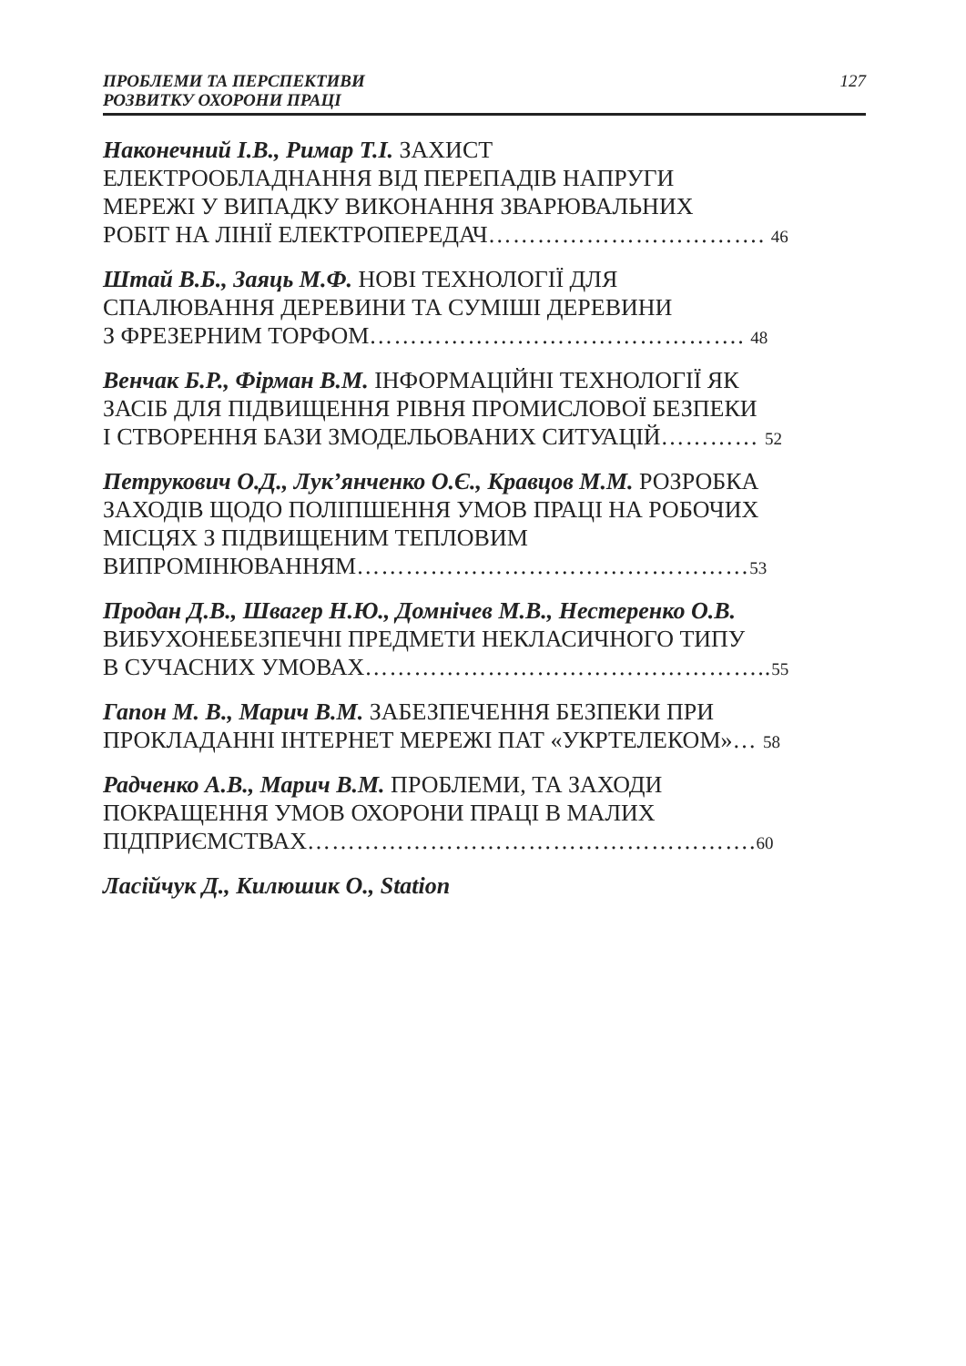ПРОБЛЕМИ ТА ПЕРСПЕКТИВИ
РОЗВИТКУ ОХОРОНИ ПРАЦІ
127
Наконечний І.В., Римар Т.І. ЗАХИСТ
ЕЛЕКТРООБЛАДНАННЯ ВІД ПЕРЕПАДІВ НАПРУГИ
МЕРЕЖІ У ВИПАДКУ ВИКОНАННЯ ЗВАРЮВАЛЬНИХ
РОБІТ НА ЛІНІЇ ЕЛЕКТРОПЕРЕДАЧ……………………………. 46
Штай В.Б., Заяць М.Ф. НОВІ ТЕХНОЛОГІЇ ДЛЯ
СПАЛЮВАННЯ ДЕРЕВИНИ ТА СУМІШІ ДЕРЕВИНИ
З ФРЕЗЕРНИМ ТОРФОМ………………………………………. 48
Венчак Б.Р., Фірман В.М. ІНФОРМАЦІЙНІ ТЕХНОЛОГІЇ ЯК
ЗАСІБ ДЛЯ ПІДВИЩЕННЯ РІВНЯ ПРОМИСЛОВОЇ БЕЗПЕКИ
І СТВОРЕННЯ БАЗИ ЗМОДЕЛЬОВАНИХ СИТУАЦІЙ………… 52
Петрукович О.Д., Лук’янченко О.Є., Кравцов М.М. РОЗРОБКА
ЗАХОДІВ ЩОДО ПОЛІПШЕННЯ УМОВ ПРАЦІ НА РОБОЧИХ
МІСЦЯХ З ПІДВИЩЕНИМ ТЕПЛОВИМ
ВИПРОМІНЮВАННЯМ…………………………………………53
Продан Д.В., Швагер Н.Ю., Домнічев М.В., Нестеренко О.В.
ВИБУХОНЕБЕЗПЕЧНІ ПРЕДМЕТИ НЕКЛАСИЧНОГО ТИПУ
В СУЧАСНИХ УМОВАХ………………………………………….. 55
Гапон М. В., Марич В.М. ЗАБЕЗПЕЧЕННЯ БЕЗПЕКИ ПРИ
ПРОКЛАДАННІ ІНТЕРНЕТ МЕРЕЖІ ПАТ «УКРТЕЛЕКОМ»… 58
Радченко А.В., Марич В.М. ПРОБЛЕМИ, ТА ЗАХОДИ
ПОКРАЩЕННЯ УМОВ ОХОРОНИ ПРАЦІ В МАЛИХ
ПІДПРИЄМСТВАХ………………………………………………. 60
Ласійчук Д., Килюшик О., Station